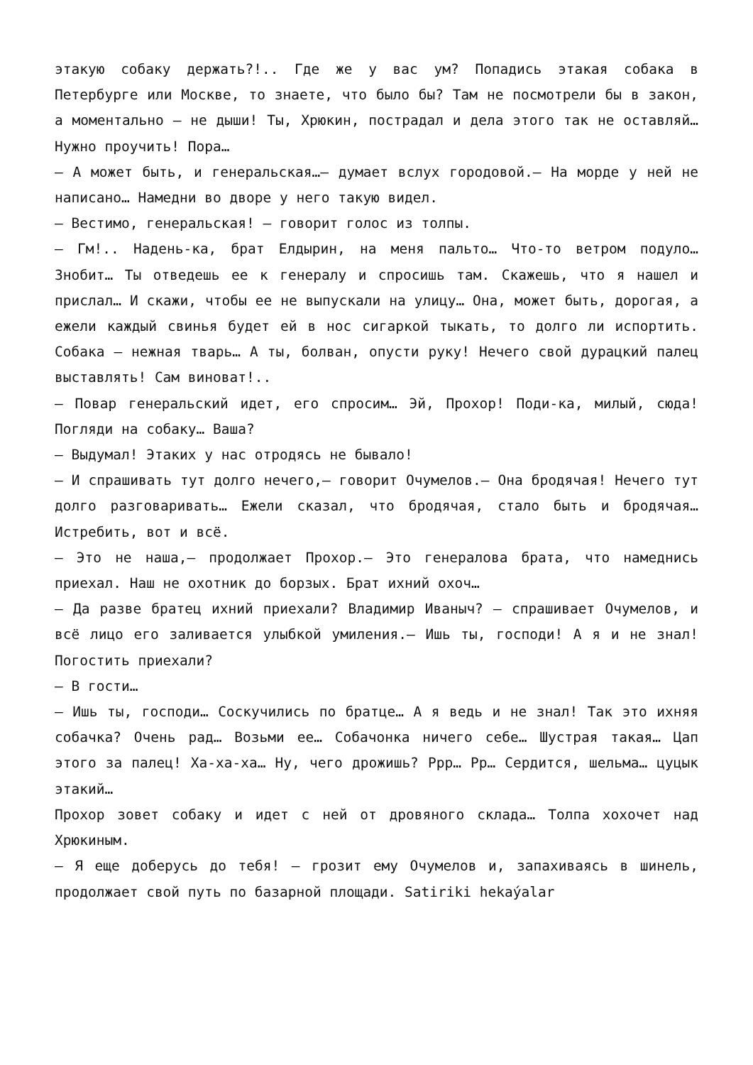этакую собаку держать?!.. Где же у вас ум? Попадись этакая собака в Петербурге или Москве, то знаете, что было бы? Там не посмотрели бы в закон, а моментально — не дыши! Ты, Хрюкин, пострадал и дела этого так не оставляй… Нужно проучить! Пора…
— А может быть, и генеральская…— думает вслух городовой.— На морде у ней не написано… Намедни во дворе у него такую видел.
— Вестимо, генеральская! — говорит голос из толпы.
— Гм!.. Надень-ка, брат Елдырин, на меня пальто… Что-то ветром подуло… Знобит… Ты отведешь ее к генералу и спросишь там. Скажешь, что я нашел и прислал… И скажи, чтобы ее не выпускали на улицу… Она, может быть, дорогая, а ежели каждый свинья будет ей в нос сигаркой тыкать, то долго ли испортить. Собака — нежная тварь… А ты, болван, опусти руку! Нечего свой дурацкий палец выставлять! Сам виноват!..
— Повар генеральский идет, его спросим… Эй, Прохор! Поди-ка, милый, сюда! Погляди на собаку… Ваша?
— Выдумал! Этаких у нас отродясь не бывало!
— И спрашивать тут долго нечего,— говорит Очумелов.— Она бродячая! Нечего тут долго разговаривать… Ежели сказал, что бродячая, стало быть и бродячая… Истребить, вот и всё.
— Это не наша,— продолжает Прохор.— Это генералова брата, что намеднись приехал. Наш не охотник до борзых. Брат ихний охоч…
— Да разве братец ихний приехали? Владимир Иваныч? — спрашивает Очумелов, и всё лицо его заливается улыбкой умиления.— Ишь ты, господи! А я и не знал! Погостить приехали?
— В гости…
— Ишь ты, господи… Соскучились по братце… А я ведь и не знал! Так это ихняя собачка? Очень рад… Возьми ее… Собачонка ничего себе… Шустрая такая… Цап этого за палец! Ха-ха-ха… Ну, чего дрожишь? Ррр… Рр… Сердится, шельма… цуцык этакий…
Прохор зовет собаку и идет с ней от дровяного склада… Толпа хохочет над Хрюкиным.
— Я еще доберусь до тебя! — грозит ему Очумелов и, запахиваясь в шинель, продолжает свой путь по базарной площади. Satiriki hekaýalar